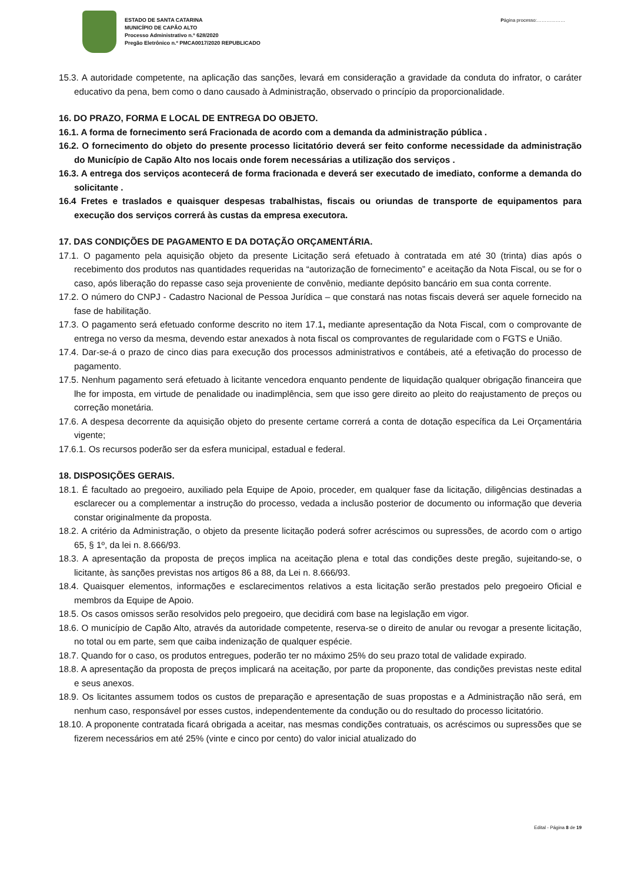ESTADO DE SANTA CATARINA
MUNICÍPIO DE CAPÃO ALTO
Processo Administrativo n.º 628/2020
Pregão Eletrônico n.º PMCA0017/2020 REPUBLICADO
Página processo:………………
15.3. A autoridade competente, na aplicação das sanções, levará em consideração a gravidade da conduta do infrator, o caráter educativo da pena, bem como o dano causado à Administração, observado o princípio da proporcionalidade.
16. DO PRAZO, FORMA E LOCAL DE ENTREGA DO OBJETO.
16.1. A forma de fornecimento será Fracionada de acordo com a demanda da administração pública .
16.2. O fornecimento do objeto do presente processo licitatório deverá ser feito conforme necessidade da administração do Município de Capão Alto nos locais onde forem necessárias a utilização dos serviços .
16.3. A entrega dos serviços acontecerá de forma fracionada e deverá ser executado de imediato, conforme a demanda do solicitante .
16.4 Fretes e traslados e quaisquer despesas trabalhistas, fiscais ou oriundas de transporte de equipamentos para execução dos serviços correrá às custas da empresa executora.
17. DAS CONDIÇÕES DE PAGAMENTO E DA DOTAÇÃO ORÇAMENTÁRIA.
17.1. O pagamento pela aquisição objeto da presente Licitação será efetuado à contratada em até 30 (trinta) dias após o recebimento dos produtos nas quantidades requeridas na “autorização de fornecimento” e aceitação da Nota Fiscal, ou se for o caso, após liberação do repasse caso seja proveniente de convênio, mediante depósito bancário em sua conta corrente.
17.2. O número do CNPJ - Cadastro Nacional de Pessoa Jurídica – que constará nas notas fiscais deverá ser aquele fornecido na fase de habilitação.
17.3. O pagamento será efetuado conforme descrito no item 17.1, mediante apresentação da Nota Fiscal, com o comprovante de entrega no verso da mesma, devendo estar anexados à nota fiscal os comprovantes de regularidade com o FGTS e União.
17.4. Dar-se-á o prazo de cinco dias para execução dos processos administrativos e contábeis, até a efetivação do processo de pagamento.
17.5. Nenhum pagamento será efetuado à licitante vencedora enquanto pendente de liquidação qualquer obrigação financeira que lhe for imposta, em virtude de penalidade ou inadimplência, sem que isso gere direito ao pleito do reajustamento de preços ou correção monetária.
17.6. A despesa decorrente da aquisição objeto do presente certame correrá a conta de dotação específica da Lei Orçamentária vigente;
17.6.1. Os recursos poderão ser da esfera municipal, estadual e federal.
18. DISPOSIÇÕES GERAIS.
18.1. É facultado ao pregoeiro, auxiliado pela Equipe de Apoio, proceder, em qualquer fase da licitação, diligências destinadas a esclarecer ou a complementar a instrução do processo, vedada a inclusão posterior de documento ou informação que deveria constar originalmente da proposta.
18.2. A critério da Administração, o objeto da presente licitação poderá sofrer acréscimos ou supressões, de acordo com o artigo 65, § 1º, da lei n. 8.666/93.
18.3. A apresentação da proposta de preços implica na aceitação plena e total das condições deste pregão, sujeitando-se, o licitante, às sanções previstas nos artigos 86 a 88, da Lei n. 8.666/93.
18.4. Quaisquer elementos, informações e esclarecimentos relativos a esta licitação serão prestados pelo pregoeiro Oficial e membros da Equipe de Apoio.
18.5. Os casos omissos serão resolvidos pelo pregoeiro, que decidirá com base na legislação em vigor.
18.6. O município de Capão Alto, através da autoridade competente, reserva-se o direito de anular ou revogar a presente licitação, no total ou em parte, sem que caiba indenização de qualquer espécie.
18.7. Quando for o caso, os produtos entregues, poderão ter no máximo 25% do seu prazo total de validade expirado.
18.8. A apresentação da proposta de preços implicará na aceitação, por parte da proponente, das condições previstas neste edital e seus anexos.
18.9. Os licitantes assumem todos os custos de preparação e apresentação de suas propostas e a Administração não será, em nenhum caso, responsável por esses custos, independentemente da condução ou do resultado do processo licitatório.
18.10. A proponente contratada ficará obrigada a aceitar, nas mesmas condições contratuais, os acréscimos ou supressões que se fizerem necessários em até 25% (vinte e cinco por cento) do valor inicial atualizado do
Edital - Página 8 de 19